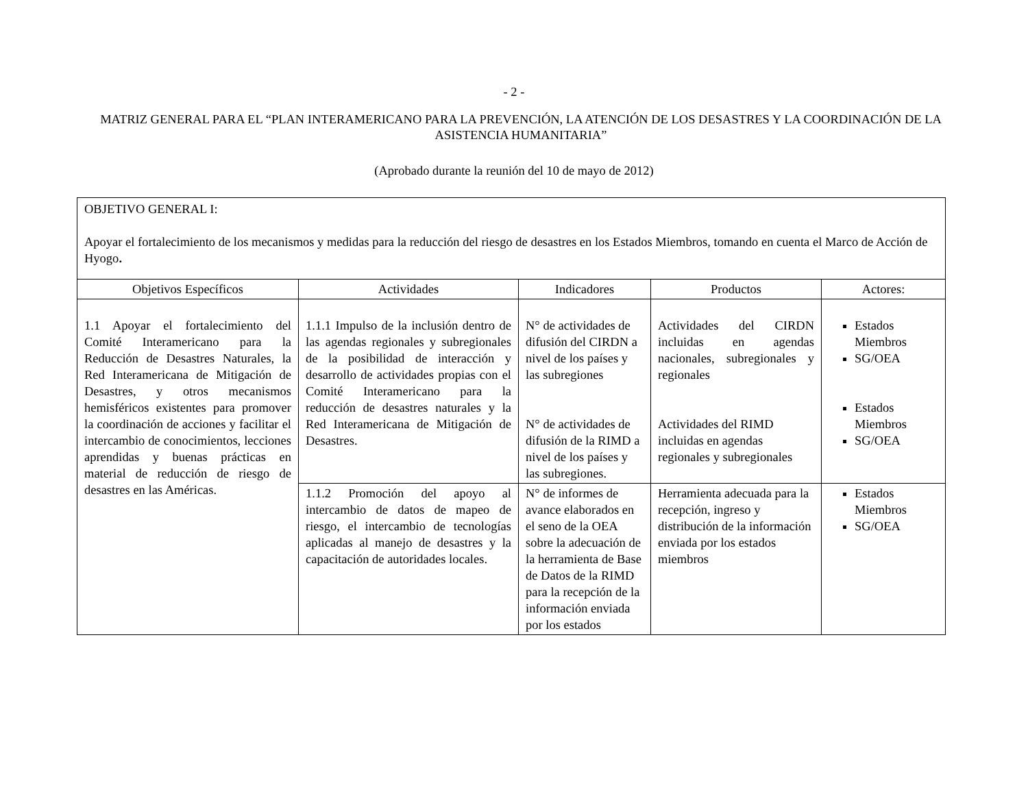- 2 -
MATRIZ GENERAL PARA EL “PLAN INTERAMERICANO PARA LA PREVENCIÓN, LA ATENCIÓN DE LOS DESASTRES Y LA COORDINACIÓN DE LA ASISTENCIA HUMANITARIA”
(Aprobado durante la reunión del 10 de mayo de 2012)
| OBJETIVO GENERAL I: Apoyar el fortalecimiento de los mecanismos y medidas para la reducción del riesgo de desastres en los Estados Miembros, tomando en cuenta el Marco de Acción de Hyogo . | | | | |
| Objetivos Específicos | Actividades | Indicadores | Productos | Actores: |
| 1.1 Apoyar el fortalecimiento del Comité Interamericano para la Reducción de Desastres Naturales, la Red Interamericana de Mitigación de Desastres, y otros mecanismos hemisféricos existentes para promover la coordinación de acciones y facilitar el intercambio de conocimientos, lecciones aprendidas y buenas prácticas en material de reducción de riesgo de desastres en las Américas. | 1.1.1 Impulso de la inclusión dentro de las agendas regionales y subregionales de la posibilidad de interacción y desarrollo de actividades propias con el Comité Interamericano para la reducción de desastres naturales y la Red Interamericana de Mitigación de Desastres. | N° de actividades de difusión del CIRDN a nivel de los países y las subregiones N° de actividades de difusión de la RIMD a nivel de los países y las subregiones. | Actividades del CIRDN incluidas en agendas nacionales, subregionales y regionales Actividades del RIMD incluidas en agendas regionales y subregionales | Estados Miembros SG/OEA Estados Miembros SG/OEA |
| | 1.1.2 Promoción del apoyo al intercambio de datos de mapeo de riesgo, el intercambio de tecnologías aplicadas al manejo de desastres y la capacitación de autoridades locales. | N° de informes de avance elaborados en el seno de la OEA sobre la adecuación de la herramienta de Base de Datos de la RIMD para la recepción de la información enviada por los estados | Herramienta adecuada para la recepción, ingreso y distribución de la información enviada por los estados miembros | Estados Miembros SG/OEA |